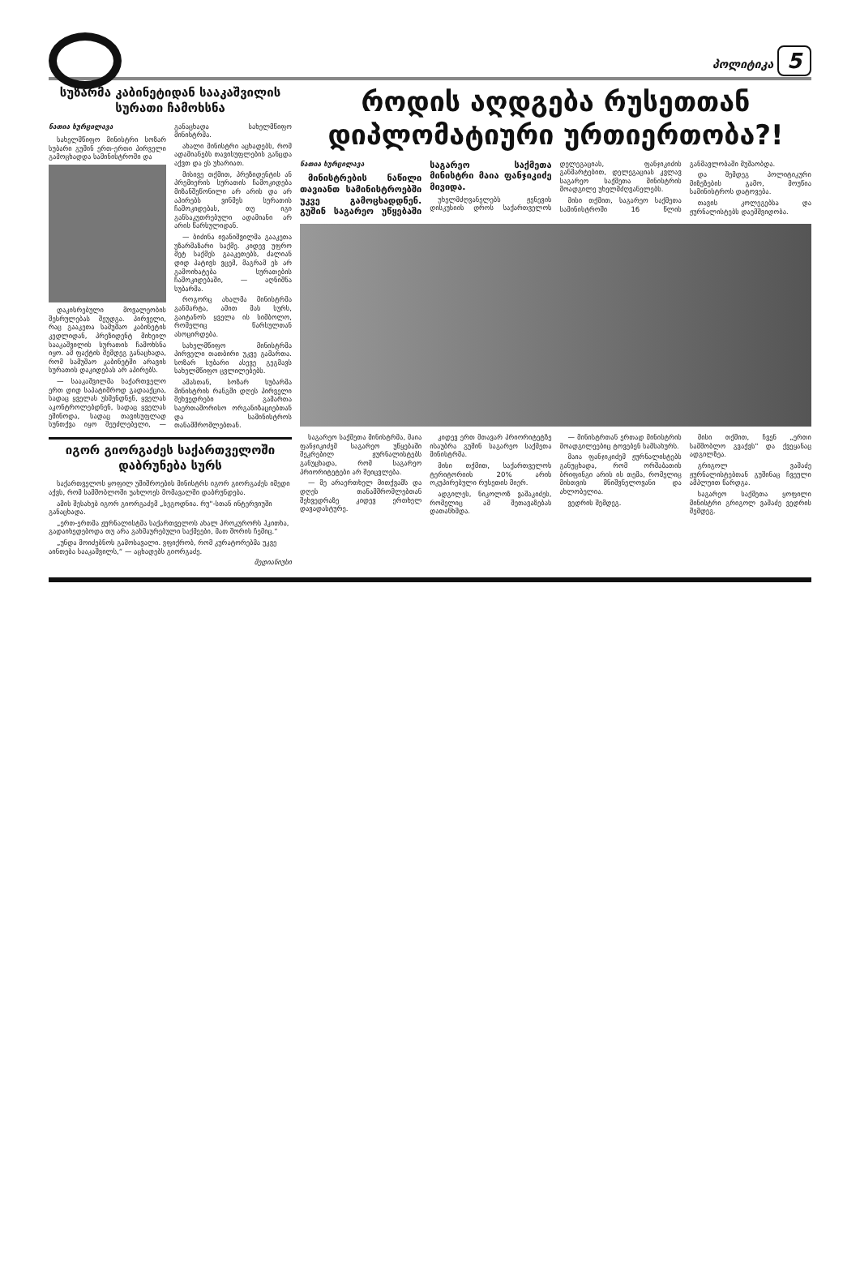პოლიტიკა 5
სუზარმა კაბინეტიდან სააკაშვილის სურათი ჩამოხსნა
ნათია ხურცილავა
სახელმწიფო მინისტრი სოზარ სუბარი გუშინ ერთ-ერთი პირველი გამოცხადდა სამინისტროში და
დაკისრებული მოვალეობის შესრულებას შეუდგა. პირველი, რაც გააკეთა სამუშაო კაბინეტის კედლიდან, პრეზიდენტ მიხეილ სააკაშვილის სურათის ჩამოხსნა იყო. ამ ფაქტის შემდეგ განაცხადა, რომ სამუშაო კაბინეტში არავის სურათის დაკიდებას არ აპირებს.
— სააკაშვილმა საქართველო ერთ დიდ საპატიმროდ გადააქცია, სადაც ყველას უსმენდნენ, ყველას აკონტროლებდნენ, სადაც ყველას ეშინოდა, სადაც თავისუფლად სუნთქვა იყო შეუძლებელი, — განაცხადა სახელმწიფო მინისტრმა.
ახალი მინისტრი აცხადებს, რომ ადამიანებს თავისუფლების განცდა აქვთ და ეს უხარიათ.
მისივე თქმით, პრეზიდენტის ან პრემიერის სურათის ჩამოკიდება მიზანშეწონილი არ არის და არ აპირებს ვინმეს სურათის ჩამოკიდებას, თუ იგი განსაკუთრებული ადამიანი არ არის წარსულიდან.
— ბიძინა ივანიშვილმა გააკეთა უზარმაზარი საქმე. კიდევ უფრო მეტ საქმეს გააკეთებს, ძალიან დიდ პატივს ვცემ, მაგრამ ეს არ გამოიხატება სურათების ჩამოკიდებაში, — აღნიშნა სუბარმა.
როგორც ახალმა მინისტრმა განმარტა, ამით მას სურს, გაიტანოს ყველა ის სიმბოლო, რომელიც წარსულთან ასოცირდება.
სახელმწიფო მინისტრმა პირველი თათბირი უკვე გამართა. სოზარ სუბარი ასევე გეგმავს სახელმწიფო ცვლილებებს.
ამასთან, სოზარ სუბარმა მინისტრის რანგში დღეს პირველი შეხვედრები გამართა საერთაშორისო ორგანიზაციებთან და სამინისტროს თანამშრომლებთან.
იგორ გიორგაძეს საქართველოში დაბრუნება სურს
საქართველოს ყოფილ უშიშროების მინისტრს იგორ გიორგაძეს იმედი აქვს, რომ სამშობლოში უახლოეს მომავალში დაბრუნდება.
ამის შესახებ იგორ გიორგაძემ „სეგოდნია. რუ"-სთან ინტერვიუში განაცხადა.
„ერთ-ერთმა ჟურნალისტმა საქართველოს ახალ პროკურორს ჰკითხა, გადაიხედებოდა თუ არა გახმაურებული საქმეები, მათ შორის ჩემიც.“
„უნდა მოიძებნოს გამოსავალი. ვფიქრობ, რომ კურატორებმა უკვე აინთება სააკაშვილს,“ — აცხადებს გიორგაძე.
მედიანიუსი
როდის აღდგება რუსეთთან დიპლომატიური ურთიერთობა?!
ნათია ხურცილავა
მინისტრების ნაწილი თავიანთ სამინისტროებში უკვე გამოცხადდნენ. გუშინ საგარეო უწყებაში საგარეო საქმეთა მინისტრი მაია ფანჯიკიძე მივიდა.
უხელმძღვანელებს ჟენევის დისკუსიის დროს საქართველოს დელეგაციას, ფანჯიკიძის განმარტებით, დელეგაციას კვლავ საგარეო საქმეთა მინისტრის მოადგილე უხელმძღვანელებს.
მისი თქმით, საგარეო საქმეთა სამინისტროში 16 წლის განმავლობაში მუშაობდა.
და შემდეგ პოლიტიკური მიზეზების გამო, მოუწია სამინისტროს დატოვება.
თავის კოლეგებსა და ჟურნალისტებს დაემშვიდობა.
საგარეო საქმეთა მინისტრმა, მაია ფანჯიკიძემ საგარეო უწყებაში შეკრებილ ჟურნალისტებს განუცხადა, რომ საგარეო პრიორიტეტები არ შეიცვლება.
— მე არაერთხელ მითქვამს და დღეს თანამშრომლებთან შეხვედრაზე კიდევ ერთხელ დავადასტურე.
კიდევ ერთ მთავარ პრიორიტეტზე ისაუბრა გუშინ საგარეო საქმეთა მინისტრმა.
მისი თქმით, საქართველოს ტერიტორიის 20% არის ოკუპირებული რუსეთის მიერ.
ადგილეს, ნიკოლოზ ვაშაკიძეს, რომელიც ამ შეთავაზებას დათანხმდა.
— მინისტრთან ერთად მინისტრის მოადგილეებიც ტოვებენ სამსახურს.
მაია ფანჯიკიძემ ჟურნალისტებს განუცხადა, რომ ორშაბათის ბრიფინგი არის ის თემა, რომელიც მისთვის მნიშვნელოვანი და ახლობელია.
ვედრის შემდეგ.
მისი თქმით, ჩვენ „ერთი სამშობლო გვაქვს" და ქვეყანაც ადგილზეა.
გრიგოლ ვაშაძე ჟურნალისტებთან გუშინაც ჩვეული ამპლუით წარდგა.
საგარეო საქმეთა ყოფილი მინისტრი გრიგოლ ვაშაძე ვედრის შემდეგ.